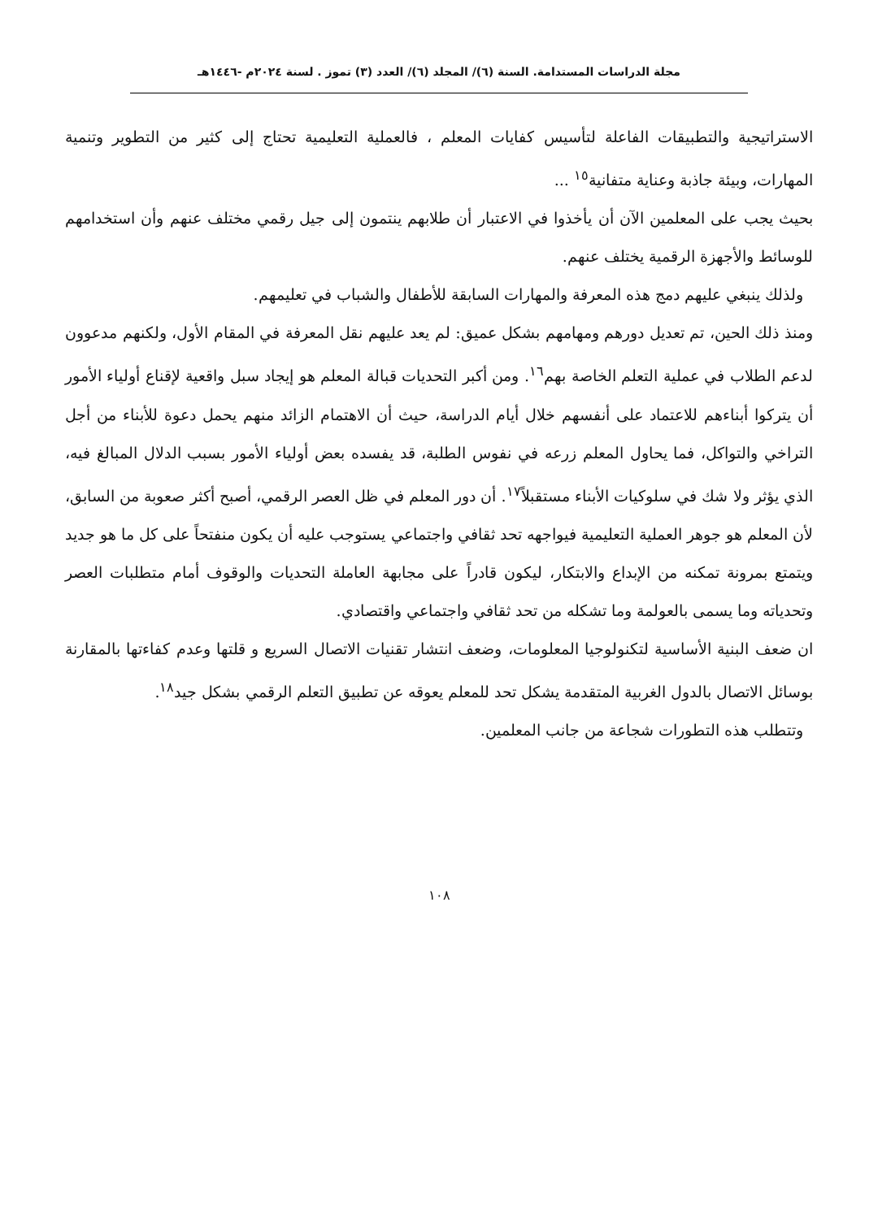مجلة الدراسات المستدامة. السنة (٦)/ المجلد (٦)/ العدد (٣) تموز . لسنة ٢٠٢٤م -١٤٤٦هـ
الاستراتيجية والتطبيقات الفاعلة لتأسيس كفايات المعلم ، فالعملية التعليمية تحتاج إلى كثير من التطوير وتنمية المهارات، وبيئة جاذبة وعناية متفانية<sup>١٥</sup> ...
بحيث يجب على المعلمين الآن أن يأخذوا في الاعتبار أن طلابهم ينتمون إلى جيل رقمي مختلف عنهم وأن استخدامهم للوسائط والأجهزة الرقمية يختلف عنهم.
ولذلك ينبغي عليهم دمج هذه المعرفة والمهارات السابقة للأطفال والشباب في تعليمهم.
ومنذ ذلك الحين، تم تعديل دورهم ومهامهم بشكل عميق: لم يعد عليهم نقل المعرفة في المقام الأول، ولكنهم مدعوون لدعم الطلاب في عملية التعلم الخاصة بهم<sup>١٦</sup>. ومن أكبر التحديات قبالة المعلم هو إيجاد سبل واقعية لإقناع أولياء الأمور أن يتركوا أبناءهم للاعتماد على أنفسهم خلال أيام الدراسة، حيث أن الاهتمام الزائد منهم يحمل دعوة للأبناء من أجل التراخي والتواكل، فما يحاول المعلم زرعه في نفوس الطلبة، قد يفسده بعض أولياء الأمور بسبب الدلال المبالغ فيه، الذي يؤثر ولا شك في سلوكيات الأبناء مستقبلاً<sup>١٧</sup>. أن دور المعلم في ظل العصر الرقمي، أصبح أكثر صعوبة من السابق، لأن المعلم هو جوهر العملية التعليمية فيواجهه تحد ثقافي واجتماعي يستوجب عليه أن يكون منفتحاً على كل ما هو جديد ويتمتع بمرونة تمكنه من الإبداع والابتكار، ليكون قادراً على مجابهة العاملة التحديات والوقوف أمام متطلبات العصر وتحدياته وما يسمى بالعولمة وما تشكله من تحد ثقافي واجتماعي واقتصادي.
ان ضعف البنية الأساسية لتكنولوجيا المعلومات، وضعف انتشار تقنيات الاتصال السريع و قلتها وعدم كفاءتها بالمقارنة بوسائل الاتصال بالدول الغربية المتقدمة يشكل تحد للمعلم يعوقه عن تطبيق التعلم الرقمي بشكل جيد<sup>١٨</sup>.
وتتطلب هذه التطورات شجاعة من جانب المعلمين.
١٠٨